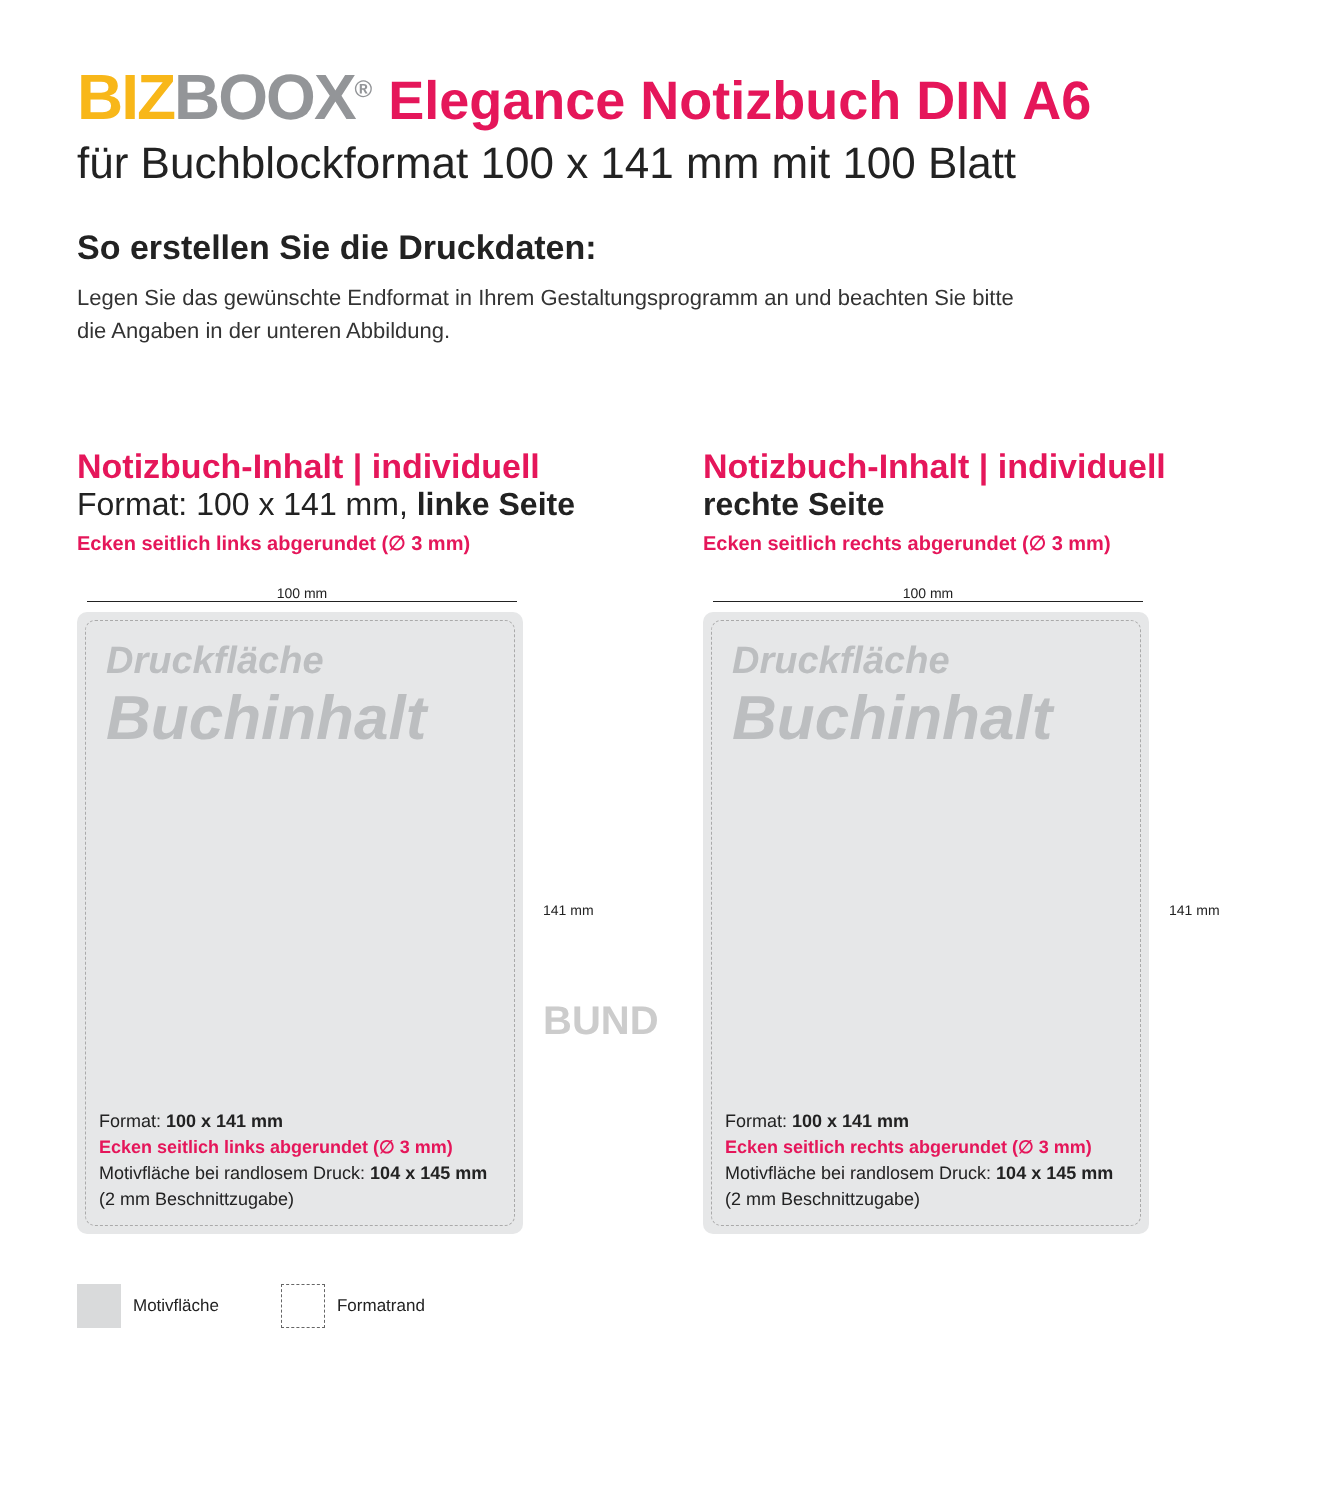BIZ BOOX<sup>®</sup>
Elegance Notizbuch DIN A6
für Buchblockformat 100 x 141 mm mit 100 Blatt
So erstellen Sie die Druckdaten:
Legen Sie das gewünschte Endformat in Ihrem Gestaltungsprogramm an und beachten Sie bitte
die Angaben in der unteren Abbildung.
Notizbuch-Inhalt | individuell
Format: 100 x 141 mm, linke Seite
Ecken seitlich links abgerundet (∅ 3 mm)
100 mm
Druckfläche
Buchinhalt
Format: 100 x 141 mm
Ecken seitlich links abgerundet (∅ 3 mm)
Motivfläche bei randlosem Druck: 104 x 145 mm
(2 mm Beschnittzugabe)
141 mm
BUND
Notizbuch-Inhalt | individuell
rechte Seite
Ecken seitlich rechts abgerundet (∅ 3 mm)
100 mm
Druckfläche
Buchinhalt
Format: 100 x 141 mm
Ecken seitlich rechts abgerundet (∅ 3 mm)
Motivfläche bei randlosem Druck: 104 x 145 mm
(2 mm Beschnittzugabe)
141 mm
Motivfläche Formatrand